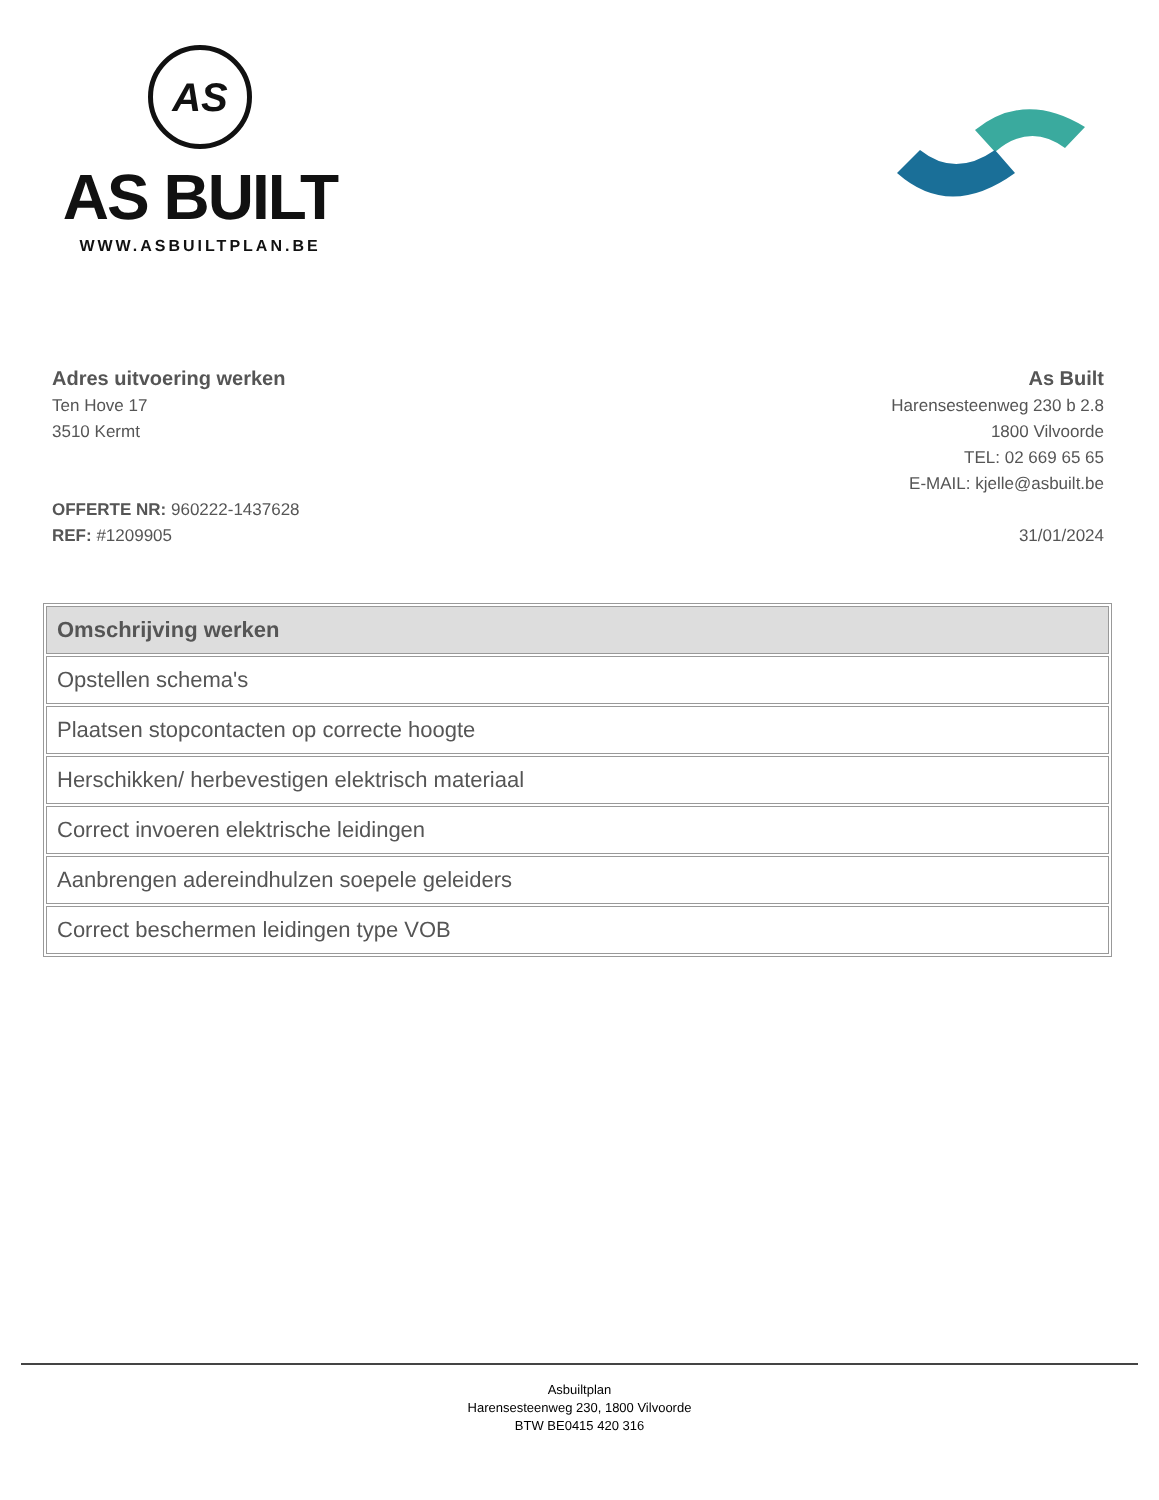AS
AS BUILT
WWW.ASBUILTPLAN.BE
Adres uitvoering werken
Ten Hove 17
3510 Kermt
OFFERTE NR: 960222-1437628
REF: #1209905
As Built
Harensesteenweg 230 b 2.8
1800 Vilvoorde
TEL: 02 669 65 65
E-MAIL: kjelle@asbuilt.be
31/01/2024
| Omschrijving werken |
| --- |
| Opstellen schema's |
| Plaatsen stopcontacten op correcte hoogte |
| Herschikken/ herbevestigen elektrisch materiaal |
| Correct invoeren elektrische leidingen |
| Aanbrengen adereindhulzen soepele geleiders |
| Correct beschermen leidingen type VOB |
Asbuiltplan
Harensesteenweg 230, 1800 Vilvoorde
BTW BE0415 420 316